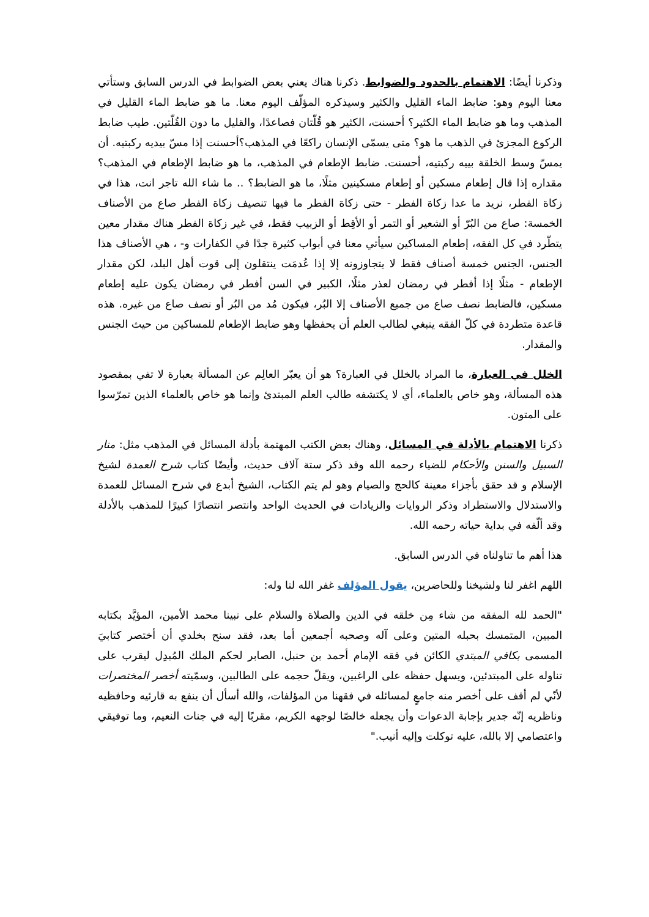وذكرنا أيضًا: الاهتمام بالحدود والضوابط. ذكرنا هناك يعني بعض الضوابط في الدرس السابق وستأتي معنا اليوم وهو: ضابط الماء القليل والكثير وسيذكره المؤلّف اليوم معنا. ما هو ضابط الماء القليل في المذهب وما هو ضابط الماء الكثير؟ أحسنت، الكثير هو قُلّتان فصاعدًا، والقليل ما دون القُلّتين. طيب ضابط الركوع المجزئ في الذهب ما هو؟ متى يسمّى الإنسان راكعًا في المذهب؟أحسنت إذا مسّ بيديه ركبتيه. أن يمسّ وسط الخلقة بييه ركبتيه، أحسنت. ضابط الإطعام في المذهب، ما هو ضابط الإطعام في المذهب؟ مقداره إذا قال إطعام مسكين أو إطعام مسكينين مثلًا، ما هو الضابط؟ .. ما شاء الله تاجر انت، هذا في زكاة الفطر، نريد ما عدا زكاة الفطر - حتى زكاة الفطر ما فيها تنصيف زكاة الفطر صاع من الأصناف الخمسة: صاع من البُرّ أو الشعير أو التمر أو الأقِط أو الزبيب فقط، في غير زكاة الفطر هناك مقدار معين يتطّرد في كل الفقه، إطعام المساكين سيأتي معنا في أبواب كثيرة جدًا في الكفارات و- ، هي الأصناف هذا الجنس، الجنس خمسة أصناف فقط لا يتجاوزونه إلا إذا عُدمَت ينتقلون إلى قوت أهل البلد، لكن مقدار الإطعام - مثلًا إذا أفطر في رمضان لعذر مثلًا، الكبير في السن أفطر في رمضان يكون عليه إطعام مسكين، فالضابط نصف صاع من جميع الأصناف إلا البُر، فيكون مُد من البُر أو نصف صاع من غيره. هذه قاعدة متطردة في كلّ الفقه ينبغي لطالب العلم أن يحفظها وهو ضابط الإطعام للمساكين من حيث الجنس والمقدار.
الخلل في العبارة، ما المراد بالخلل في العبارة؟ هو أن يعبّر العالِم عن المسألة بعبارة لا تفي بمقصود هذه المسألة، وهو خاص بالعلماء، أي لا يكتشفه طالب العلم المبتدئ وإنما هو خاص بالعلماء الذين تمرّسوا على المتون.
ذكرنا الاهتمام بالأدلة في المسائل، وهناك بعض الكتب المهتمة بأدلة المسائل في المذهب مثل: منار السبيل والسنن والأحكام للضياء رحمه الله وقد ذكر ستة آلاف حديث، وأيضًا كتاب شرح العمدة لشيخ الإسلام و قد حقق بأجزاء معينة كالحج والصيام وهو لم يتم الكتاب، الشيخ أبدع في شرح المسائل للعمدة والاستدلال والاستطراد وذكر الروايات والزيادات في الحديث الواحد وانتصر انتصارًا كبيرًا للمذهب بالأدلة وقد ألّفه في بداية حياته رحمه الله.
هذا أهم ما تناولناه في الدرس السابق.
اللهم اغفر لنا ولشيخنا وللحاضرين، يقول المؤلف غفر الله لنا وله:
"الحمد لله المفقه من شاء مِن خلقه في الدين والصلاة والسلام على نبينا محمد الأمين، المؤيَّد بكتابه المبين، المتمسك بحبله المتين وعلى آله وصحبه أجمعين أما بعد، فقد سنح بخلدي أن أختصر كتابيَ المسمى بكافي المبتدي الكائن في فقه الإمام أحمد بن حنبل، الصابر لحكم الملك المُبدِل ليقرب على تناوله على المبتدئين، ويسهل حفظه على الراغبين، ويقلّ حجمه على الطالبين، وسمّيته أخصر المختصرات لأنّي لم أقف على أخصر منه جامعٍ لمسائله في فقهنا من المؤلفات، والله أسأل أن ينفع به قارئيه وحافظيه وناظريه إنّه جدير بإجابة الدعوات وأن يجعله خالصًا لوجهه الكريم، مقربًا إليه في جنات النعيم، وما توفيقي واعتصامي إلا بالله، عليه توكلت وإليه أنيب."